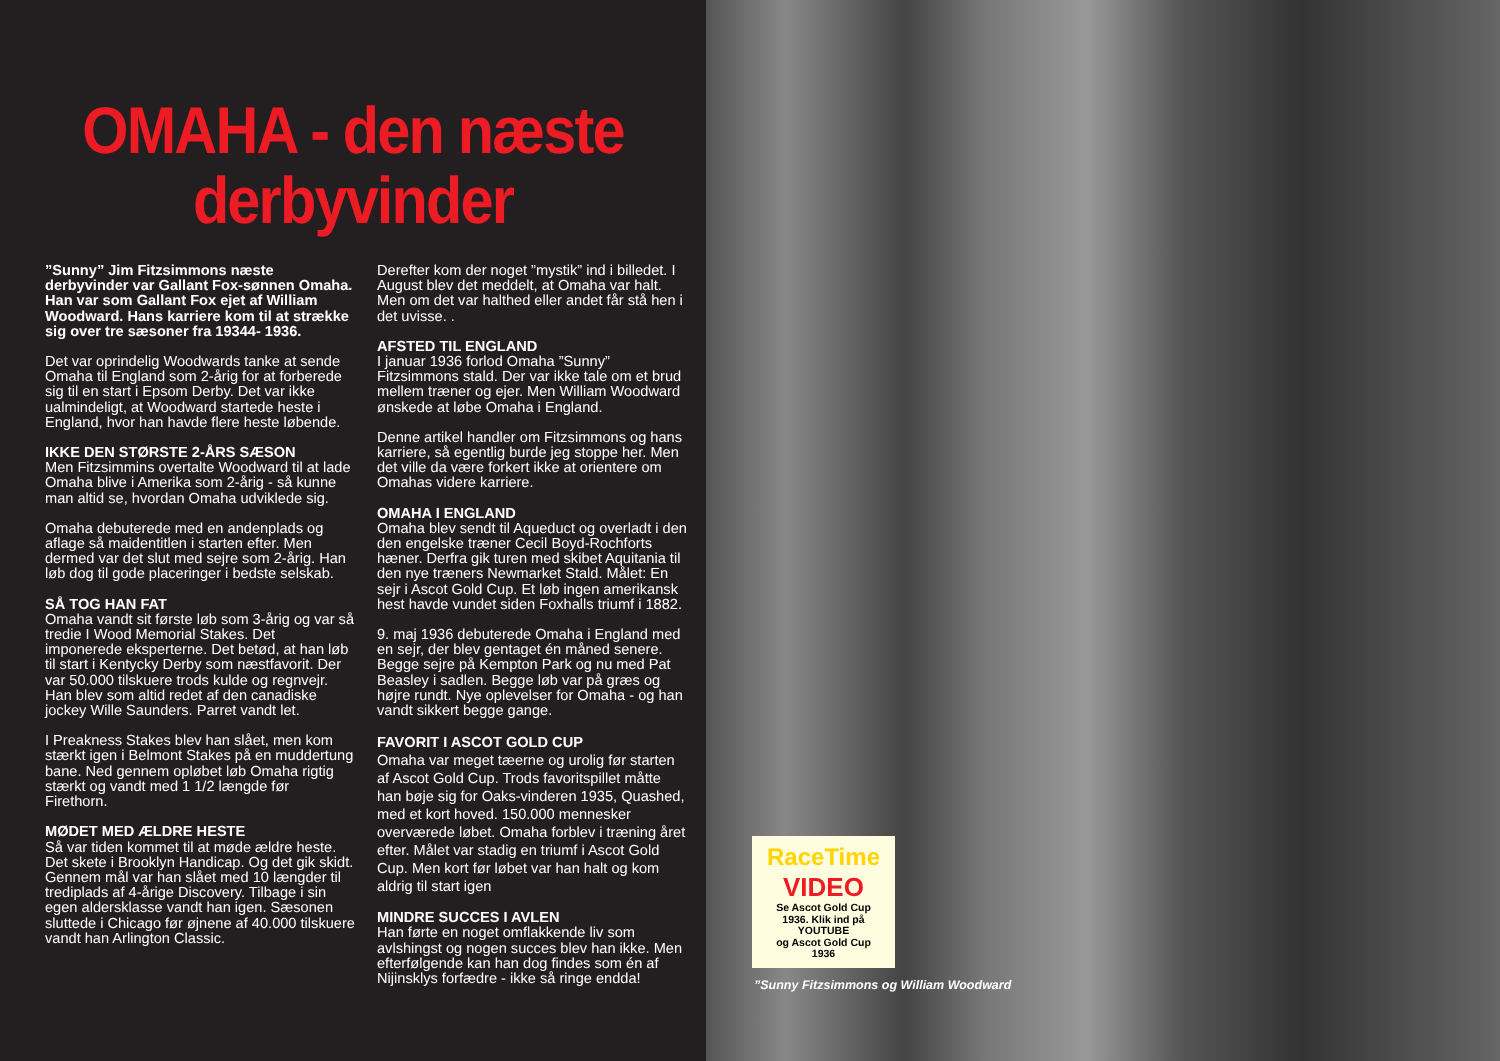OMAHA - den næste
derbyvinder
”Sunny” Jim Fitzsimmons næste derbyvinder var Gallant Fox-sønnen Omaha. Han var som Gallant Fox ejet af William Woodward. Hans karriere kom til at strække sig over tre sæsoner fra 19344- 1936.
Det var oprindelig Woodwards tanke at sende Omaha til England som 2-årig for at forberede sig til en start i Epsom Derby. Det var ikke ualmindeligt, at Woodward startede heste i England, hvor han havde flere heste løbende.
IKKE DEN STØRSTE 2-ÅRS SÆSON
Men Fitzsimmins overtalte Woodward til at lade Omaha blive i Amerika som 2-årig - så kunne man altid se, hvordan Omaha udviklede sig.
Omaha debuterede med en andenplads og aflage så maidentitlen i starten efter. Men dermed var det slut med sejre som 2-årig. Han løb dog til gode placeringer i bedste selskab.
SÅ TOG HAN FAT
Omaha vandt sit første løb som 3-årig og var så tredie I Wood Memorial Stakes. Det imponerede eksperterne. Det betød, at han løb til start i Kentycky Derby som næstfavorit. Der var 50.000 tilskuere trods kulde og regnvejr. Han blev som altid redet af den canadiske jockey Wille Saunders. Parret vandt let.
I Preakness Stakes blev han slået, men kom stærkt igen i Belmont Stakes på en muddertung bane. Ned gennem opløbet løb Omaha rigtig stærkt og vandt med 1 1/2 længde før Firethorn.
MØDET MED ÆLDRE HESTE
Så var tiden kommet til at møde ældre heste. Det skete i Brooklyn Handicap. Og det gik skidt. Gennem mål var han slået med 10 længder til trediplads af 4-årige Discovery. Tilbage i sin egen aldersklasse vandt han igen. Sæsonen sluttede i Chicago før øjnene af 40.000 tilskuere vandt han Arlington Classic.
Derefter kom der noget ”mystik” ind i billedet. I August blev det meddelt, at Omaha var halt. Men om det var halthed eller andet får stå hen i det uvisse. .
AFSTED TIL ENGLAND
I januar 1936 forlod Omaha ”Sunny” Fitzsimmons stald. Der var ikke tale om et brud mellem træner og ejer. Men William Woodward ønskede at løbe Omaha i England.
Denne artikel handler om Fitzsimmons og hans karriere, så egentlig burde jeg stoppe her. Men det ville da være forkert ikke at orientere om Omahas videre karriere.
OMAHA I ENGLAND
Omaha blev sendt til Aqueduct og overladt i den den engelske træner Cecil Boyd-Rochforts hæner. Derfra gik turen med skibet Aquitania til den nye træners Newmarket Stald. Målet: En sejr i Ascot Gold Cup. Et løb ingen amerikansk hest havde vundet siden Foxhalls triumf i 1882.
9. maj 1936 debuterede Omaha i England med en sejr, der blev gentaget én måned senere. Begge sejre på Kempton Park og nu med Pat Beasley i sadlen. Begge løb var på græs og højre rundt. Nye oplevelser for Omaha - og han vandt sikkert begge gange.
FAVORIT I ASCOT GOLD CUP
Omaha var meget tæerne og urolig før starten af Ascot Gold Cup. Trods favoritspillet måtte han bøje sig for Oaks-vinderen 1935, Quashed, med et kort hoved. 150.000 mennesker overværede løbet. Omaha forblev i træning året efter. Målet var stadig en triumf i Ascot Gold Cup. Men kort før løbet var han halt og kom aldrig til start igen
MINDRE SUCCES I AVLEN
Han førte en noget omflakkende liv som avlshingst og nogen succes blev han ikke. Men efterfølgende kan han dog findes som én af Nijinsklys forfædre - ikke så ringe endda!
RaceTime
VIDEO
Se Ascot Gold Cup
1936. Klik ind på
YOUTUBE
og Ascot Gold Cup
1936
”Sunny Fitzsimmons og William Woodward